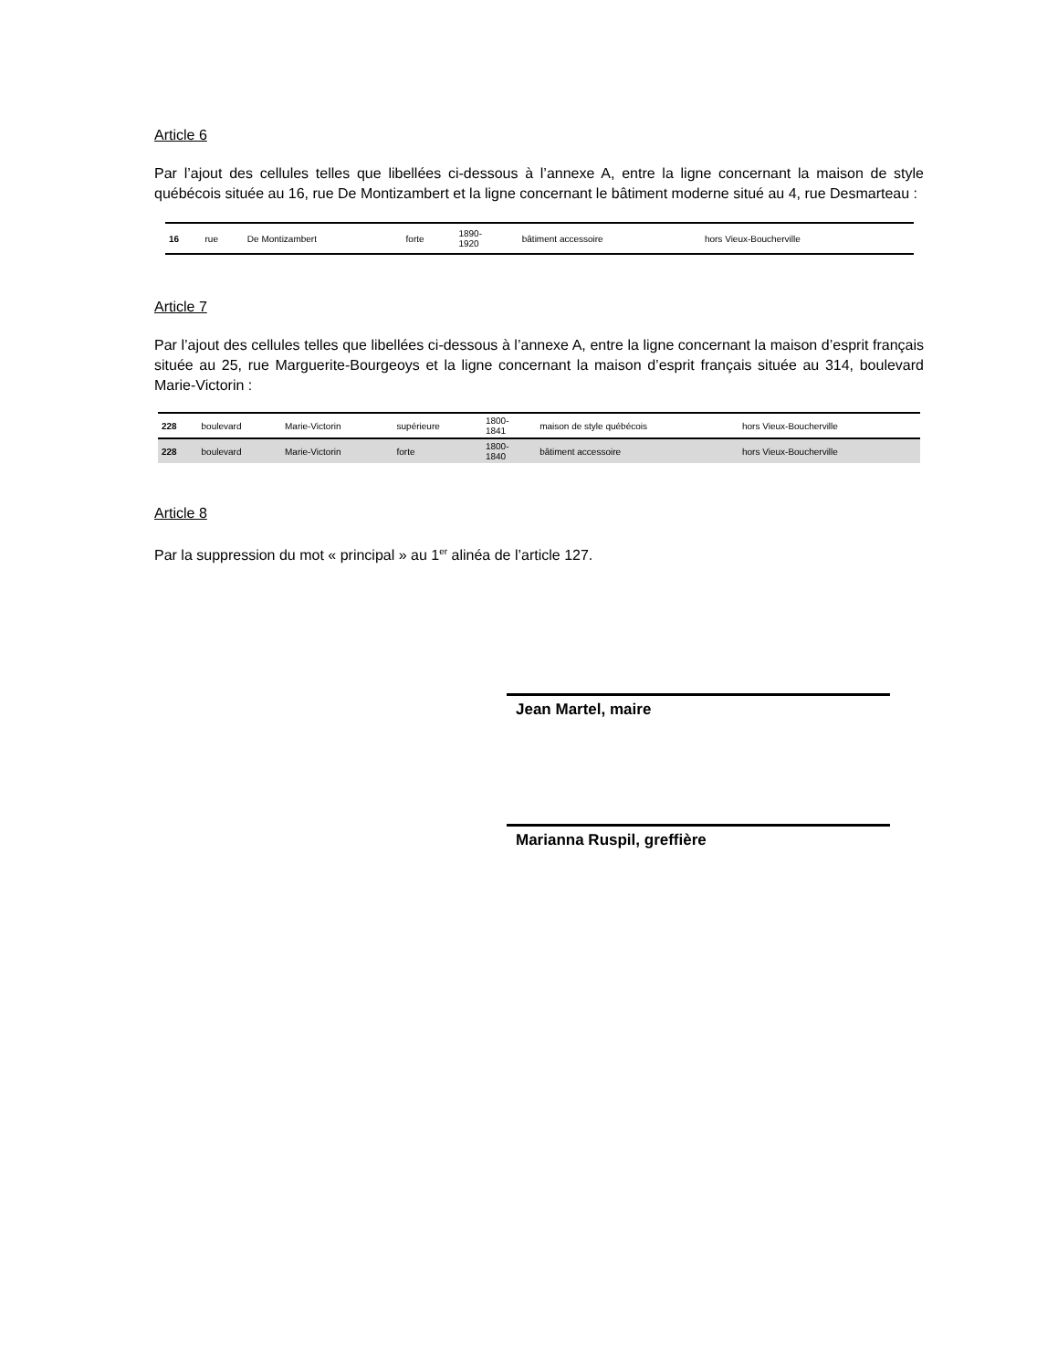Article 6
Par l’ajout des cellules telles que libellées ci-dessous à l’annexe A, entre la ligne concernant la maison de style québécois située au 16, rue De Montizambert et la ligne concernant le bâtiment moderne situé au 4, rue Desmarteau :
| 16 | rue | De Montizambert | forte | 1890- 1920 | bâtiment accessoire | hors Vieux-Boucherville |
Article 7
Par l’ajout des cellules telles que libellées ci-dessous à l’annexe A, entre la ligne concernant la maison d’esprit français située au 25, rue Marguerite-Bourgeoys et la ligne concernant la maison d’esprit français située au 314, boulevard Marie-Victorin :
| 228 | boulevard | Marie-Victorin | supérieure | 1800- 1841 | maison de style québécois | hors Vieux-Boucherville |
| 228 | boulevard | Marie-Victorin | forte | 1800- 1840 | bâtiment accessoire | hors Vieux-Boucherville |
Article 8
Par la suppression du mot « principal » au 1<sup>er</sup> alinéa de l’article 127.
Jean Martel, maire
Marianna Ruspil, greffière